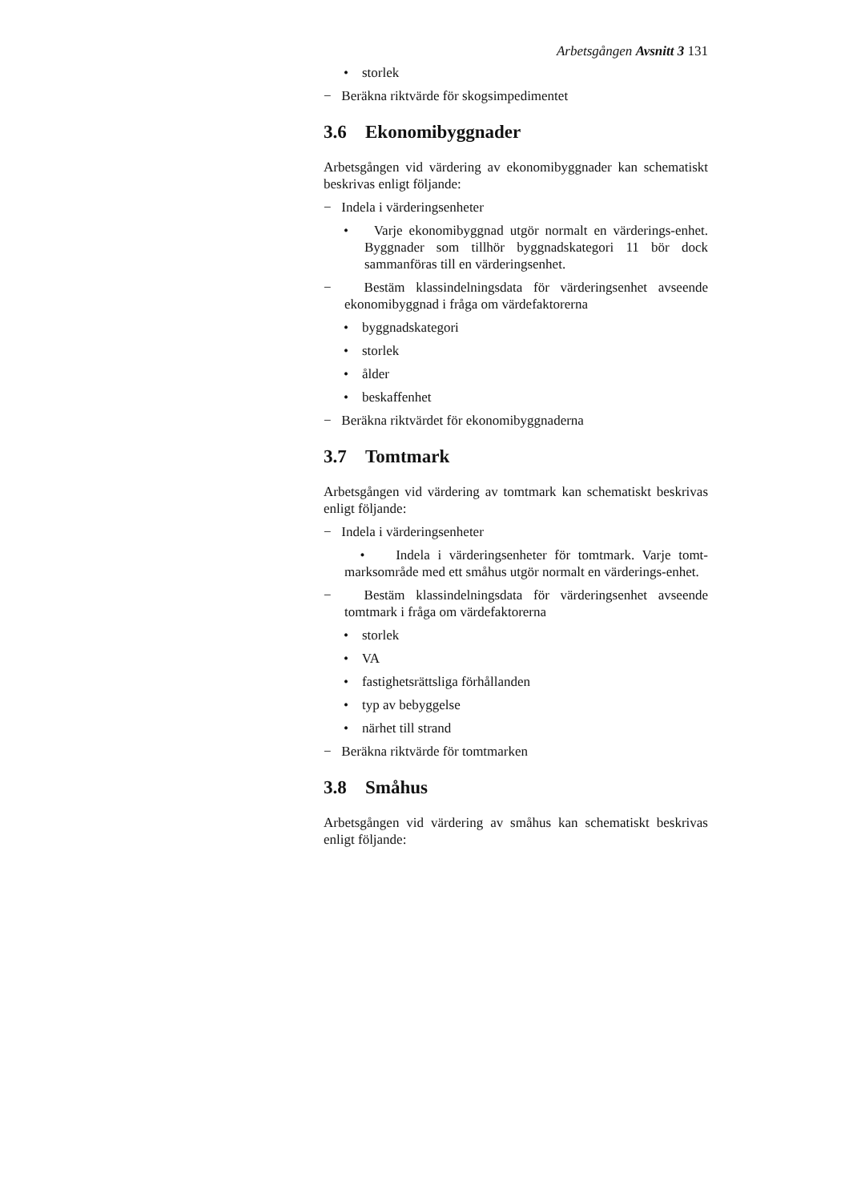Arbetsgången Avsnitt 3 131
• storlek
− Beräkna riktvärde för skogsimpedimentet
3.6 Ekonomibyggnader
Arbetsgången vid värdering av ekonomibyggnader kan schematiskt beskrivas enligt följande:
− Indela i värderingsenheter
• Varje ekonomibyggnad utgör normalt en värderings-enhet. Byggnader som tillhör byggnadskategori 11 bör dock sammanföras till en värderingsenhet.
− Bestäm klassindelningsdata för värderingsenhet avseende ekonomibyggnad i fråga om värdefaktorerna
• byggnadskategori
• storlek
• ålder
• beskaffenhet
− Beräkna riktvärdet för ekonomibyggnaderna
3.7 Tomtmark
Arbetsgången vid värdering av tomtmark kan schematiskt beskrivas enligt följande:
− Indela i värderingsenheter
• Indela i värderingsenheter för tomtmark. Varje tomt-marksområde med ett småhus utgör normalt en värderings-enhet.
− Bestäm klassindelningsdata för värderingsenhet avseende tomtmark i fråga om värdefaktorerna
• storlek
• VA
• fastighetsrättsliga förhållanden
• typ av bebyggelse
• närhet till strand
− Beräkna riktvärde för tomtmarken
3.8 Småhus
Arbetsgången vid värdering av småhus kan schematiskt beskrivas enligt följande: